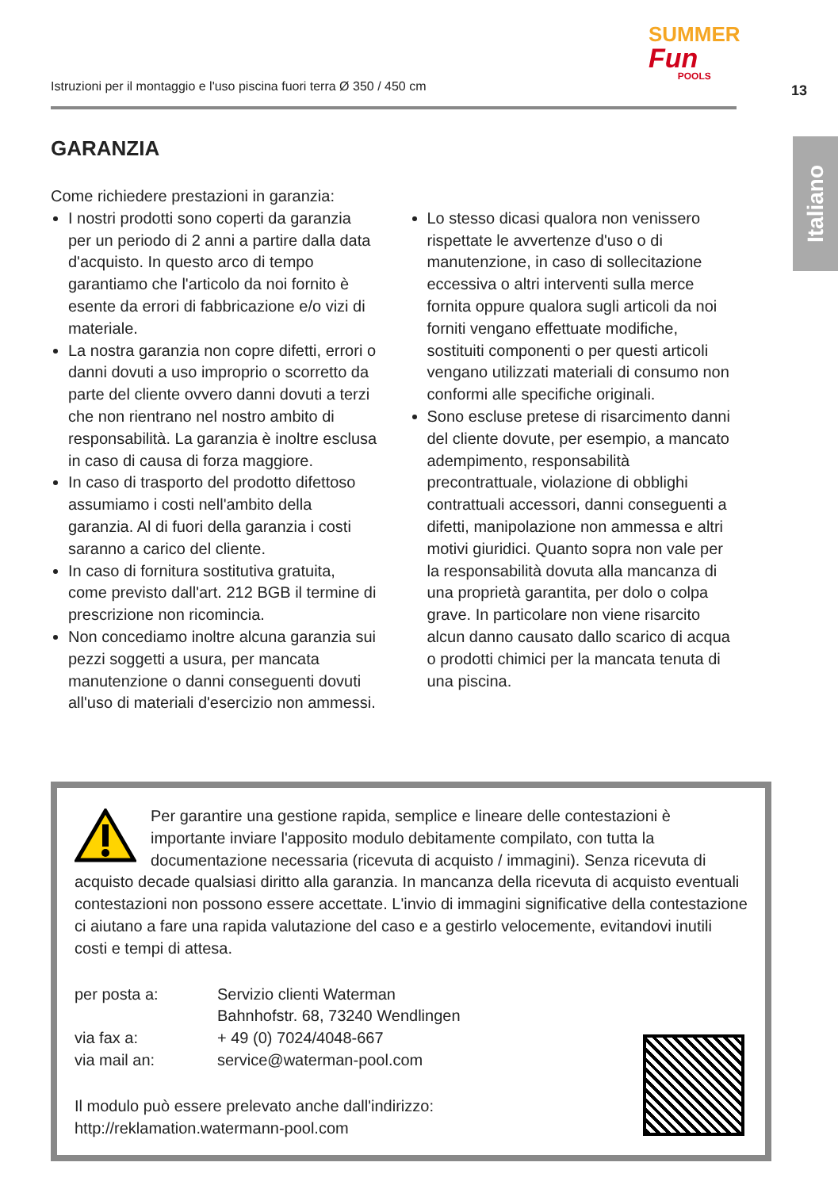Istruzioni per il montaggio e l'uso piscina fuori terra Ø 350 / 450 cm
SUMMER
Fun
POOLS
13
Italiano
GARANZIA
Come richiedere prestazioni in garanzia:
I nostri prodotti sono coperti da garanzia per un periodo di 2 anni a partire dalla data d'acquisto. In questo arco di tempo garantiamo che l'articolo da noi fornito è esente da errori di fabbricazione e/o vizi di materiale.
La nostra garanzia non copre difetti, errori o danni dovuti a uso improprio o scorretto da parte del cliente ovvero danni dovuti a terzi che non rientrano nel nostro ambito di responsabilità. La garanzia è inoltre esclusa in caso di causa di forza maggiore.
In caso di trasporto del prodotto difettoso assumiamo i costi nell'ambito della garanzia. Al di fuori della garanzia i costi saranno a carico del cliente.
In caso di fornitura sostitutiva gratuita, come previsto dall'art. 212 BGB il termine di prescrizione non ricomincia.
Non concediamo inoltre alcuna garanzia sui pezzi soggetti a usura, per mancata manutenzione o danni conseguenti dovuti all'uso di materiali d'esercizio non ammessi.
Lo stesso dicasi qualora non venissero rispettate le avvertenze d'uso o di manutenzione, in caso di sollecitazione eccessiva o altri interventi sulla merce fornita oppure qualora sugli articoli da noi forniti vengano effettuate modifiche, sostituiti componenti o per questi articoli vengano utilizzati materiali di consumo non conformi alle specifiche originali.
Sono escluse pretese di risarcimento danni del cliente dovute, per esempio, a mancato adempimento, responsabilità precontrattuale, violazione di obblighi contrattuali accessori, danni conseguenti a difetti, manipolazione non ammessa e altri motivi giuridici. Quanto sopra non vale per la responsabilità dovuta alla mancanza di una proprietà garantita, per dolo o colpa grave. In particolare non viene risarcito alcun danno causato dallo scarico di acqua o prodotti chimici per la mancata tenuta di una piscina.
Per garantire una gestione rapida, semplice e lineare delle contestazioni è importante inviare l'apposito modulo debitamente compilato, con tutta la documentazione necessaria (ricevuta di acquisto / immagini). Senza ricevuta di acquisto decade qualsiasi diritto alla garanzia. In mancanza della ricevuta di acquisto eventuali contestazioni non possono essere accettate. L'invio di immagini significative della contestazione ci aiutano a fare una rapida valutazione del caso e a gestirlo velocemente, evitandovi inutili costi e tempi di attesa.
per posta a:
Servizio clienti Waterman
Bahnhofstr. 68, 73240 Wendlingen
via fax a:
+ 49 (0) 7024/4048-667
via mail an:
service@waterman-pool.com
Il modulo può essere prelevato anche dall'indirizzo:
http://reklamation.watermann-pool.com